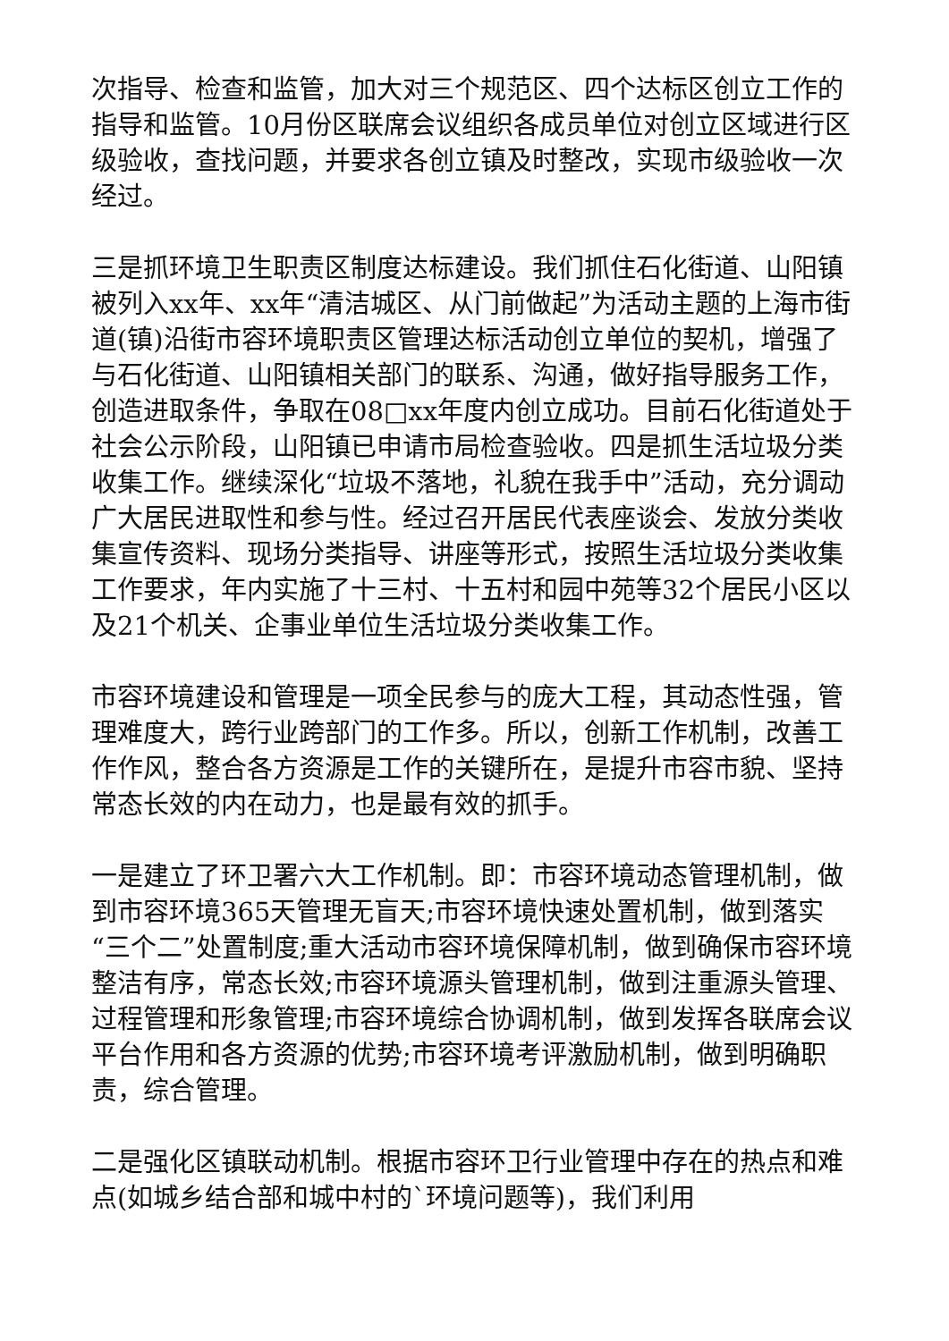次指导、检查和监管，加大对三个规范区、四个达标区创立工作的指导和监管。10月份区联席会议组织各成员单位对创立区域进行区级验收，查找问题，并要求各创立镇及时整改，实现市级验收一次经过。
三是抓环境卫生职责区制度达标建设。我们抓住石化街道、山阳镇被列入xx年、xx年“清洁城区、从门前做起”为活动主题的上海市街道(镇)沿街市容环境职责区管理达标活动创立单位的契机，增强了与石化街道、山阳镇相关部门的联系、沟通，做好指导服务工作，创造进取条件，争取在08□xx年度内创立成功。目前石化街道处于社会公示阶段，山阳镇已申请市局检查验收。四是抓生活垃圾分类收集工作。继续深化“垃圾不落地，礼貌在我手中”活动，充分调动广大居民进取性和参与性。经过召开居民代表座谈会、发放分类收集宣传资料、现场分类指导、讲座等形式，按照生活垃圾分类收集工作要求，年内实施了十三村、十五村和园中苑等32个居民小区以及21个机关、企事业单位生活垃圾分类收集工作。
市容环境建设和管理是一项全民参与的庞大工程，其动态性强，管理难度大，跨行业跨部门的工作多。所以，创新工作机制，改善工作作风，整合各方资源是工作的关键所在，是提升市容市貌、坚持常态长效的内在动力，也是最有效的抓手。
一是建立了环卫署六大工作机制。即：市容环境动态管理机制，做到市容环境365天管理无盲天;市容环境快速处置机制，做到落实“三个二”处置制度;重大活动市容环境保障机制，做到确保市容环境整洁有序，常态长效;市容环境源头管理机制，做到注重源头管理、过程管理和形象管理;市容环境综合协调机制，做到发挥各联席会议平台作用和各方资源的优势;市容环境考评激励机制，做到明确职责，综合管理。
二是强化区镇联动机制。根据市容环卫行业管理中存在的热点和难点(如城乡结合部和城中村的`环境问题等)，我们利用